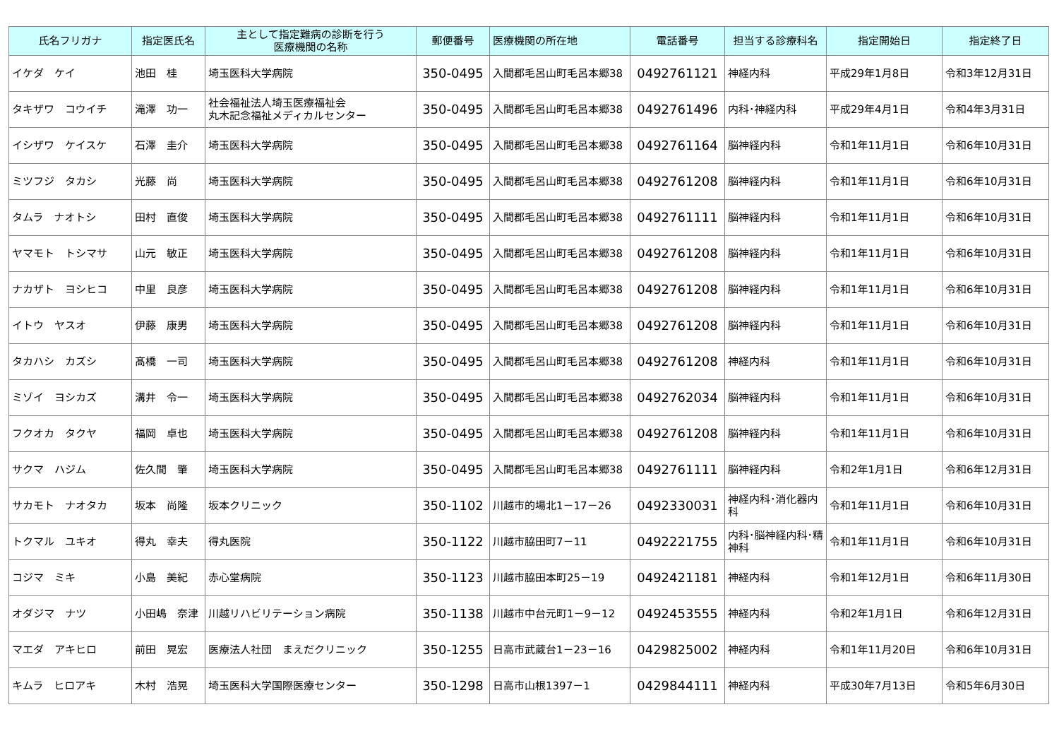| 氏名フリガナ | 指定医氏名 | 主として指定難病の診断を行う 医療機関の名称 | 郵便番号 | 医療機関の所在地 | 電話番号 | 担当する診療科名 | 指定開始日 | 指定終了日 |
| --- | --- | --- | --- | --- | --- | --- | --- | --- |
| イケダ ケイ | 池田 桂 | 埼玉医科大学病院 | 350-0495 | 入間郡毛呂山町毛呂本郷38 | 0492761121 | 神経内科 | 平成29年1月8日 | 令和3年12月31日 |
| タキザワ コウイチ | 滝澤 功一 | 社会福祉法人埼玉医療福祉会 丸木記念福祉メディカルセンター | 350-0495 | 入間郡毛呂山町毛呂本郷38 | 0492761496 | 内科･神経内科 | 平成29年4月1日 | 令和4年3月31日 |
| イシザワ ケイスケ | 石澤 圭介 | 埼玉医科大学病院 | 350-0495 | 入間郡毛呂山町毛呂本郷38 | 0492761164 | 脳神経内科 | 令和1年11月1日 | 令和6年10月31日 |
| ミツフジ タカシ | 光藤 尚 | 埼玉医科大学病院 | 350-0495 | 入間郡毛呂山町毛呂本郷38 | 0492761208 | 脳神経内科 | 令和1年11月1日 | 令和6年10月31日 |
| タムラ ナオトシ | 田村 直俊 | 埼玉医科大学病院 | 350-0495 | 入間郡毛呂山町毛呂本郷38 | 0492761111 | 脳神経内科 | 令和1年11月1日 | 令和6年10月31日 |
| ヤマモト トシマサ | 山元 敏正 | 埼玉医科大学病院 | 350-0495 | 入間郡毛呂山町毛呂本郷38 | 0492761208 | 脳神経内科 | 令和1年11月1日 | 令和6年10月31日 |
| ナカザト ヨシヒコ | 中里 良彦 | 埼玉医科大学病院 | 350-0495 | 入間郡毛呂山町毛呂本郷38 | 0492761208 | 脳神経内科 | 令和1年11月1日 | 令和6年10月31日 |
| イトウ ヤスオ | 伊藤 康男 | 埼玉医科大学病院 | 350-0495 | 入間郡毛呂山町毛呂本郷38 | 0492761208 | 脳神経内科 | 令和1年11月1日 | 令和6年10月31日 |
| タカハシ カズシ | 髙橋 一司 | 埼玉医科大学病院 | 350-0495 | 入間郡毛呂山町毛呂本郷38 | 0492761208 | 神経内科 | 令和1年11月1日 | 令和6年10月31日 |
| ミゾイ ヨシカズ | 溝井 令一 | 埼玉医科大学病院 | 350-0495 | 入間郡毛呂山町毛呂本郷38 | 0492762034 | 脳神経内科 | 令和1年11月1日 | 令和6年10月31日 |
| フクオカ タクヤ | 福岡 卓也 | 埼玉医科大学病院 | 350-0495 | 入間郡毛呂山町毛呂本郷38 | 0492761208 | 脳神経内科 | 令和1年11月1日 | 令和6年10月31日 |
| サクマ ハジム | 佐久間 肇 | 埼玉医科大学病院 | 350-0495 | 入間郡毛呂山町毛呂本郷38 | 0492761111 | 脳神経内科 | 令和2年1月1日 | 令和6年12月31日 |
| サカモト ナオタカ | 坂本 尚隆 | 坂本クリニック | 350-1102 | 川越市的場北1－17－26 | 0492330031 | 神経内科･消化器内科 | 令和1年11月1日 | 令和6年10月31日 |
| トクマル ユキオ | 得丸 幸夫 | 得丸医院 | 350-1122 | 川越市脇田町7－11 | 0492221755 | 内科･脳神経内科･精神科 | 令和1年11月1日 | 令和6年10月31日 |
| コジマ ミキ | 小島 美紀 | 赤心堂病院 | 350-1123 | 川越市脇田本町25－19 | 0492421181 | 神経内科 | 令和1年12月1日 | 令和6年11月30日 |
| オダジマ ナツ | 小田嶋 奈津 | 川越リハビリテーション病院 | 350-1138 | 川越市中台元町1－9－12 | 0492453555 | 神経内科 | 令和2年1月1日 | 令和6年12月31日 |
| マエダ アキヒロ | 前田 晃宏 | 医療法人社団 まえだクリニック | 350-1255 | 日高市武蔵台1－23－16 | 0429825002 | 神経内科 | 令和1年11月20日 | 令和6年10月31日 |
| キムラ ヒロアキ | 木村 浩晃 | 埼玉医科大学国際医療センター | 350-1298 | 日高市山根1397－1 | 0429844111 | 神経内科 | 平成30年7月13日 | 令和5年6月30日 |